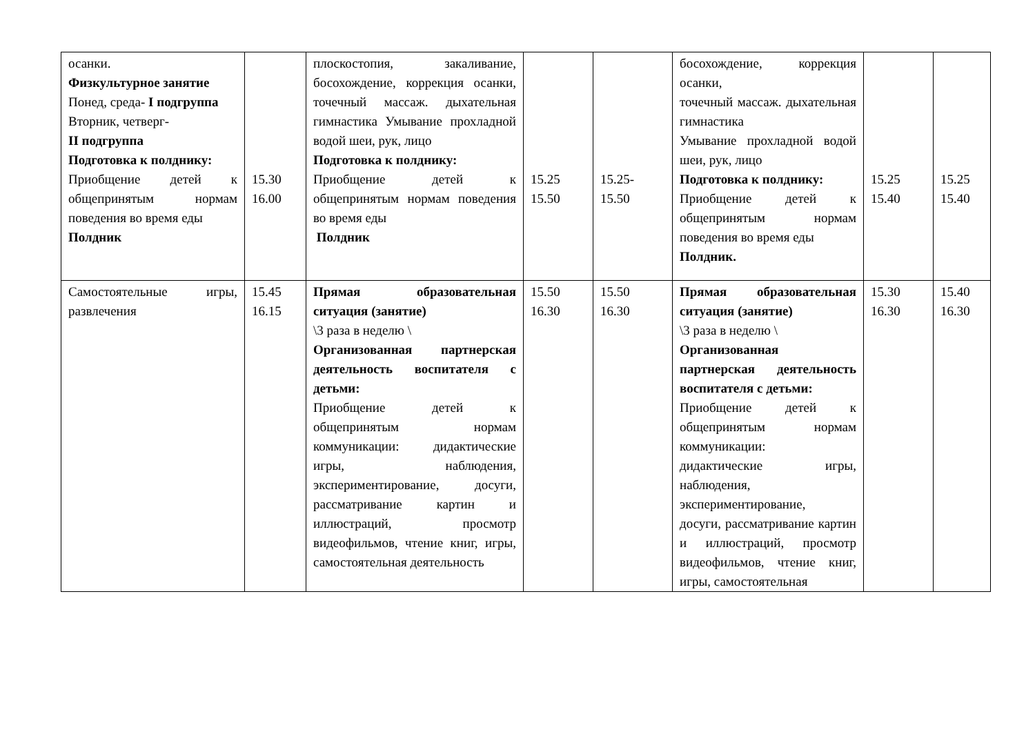| осанки. Физкультурное занятие Понед, среда- I подгруппа Вторник, четверг- II подгруппа Подготовка к полднику: Приобщение детей к общепринятым нормам поведения во время еды Полдник | 15.30 16.00 | плоскостопия, закаливание, босохождение, коррекция осанки, точечный массаж. дыхательная гимнастика Умывание прохладной водой шеи, рук, лицо Подготовка к полднику: Приобщение детей к общепринятым нормам поведения во время еды Полдник | 15.25 15.50 | 15.25- 15.50 | босохождение, коррекция осанки, точечный массаж. дыхательная гимнастика Умывание прохладной водой шеи, рук, лицо Подготовка к полднику: Приобщение детей к общепринятым нормам поведения во время еды Полдник. | 15.25 15.40 | 15.25 15.40 |
| Самостоятельные игры, развлечения | 15.45 16.15 | Прямая образовательная ситуация (занятие) \3 раза в неделю \ Организованная партнерская деятельность воспитателя с детьми: Приобщение детей к общепринятым нормам коммуникации: дидактические игры, наблюдения, экспериментирование, досуги, рассматривание картин и иллюстраций, просмотр видеофильмов, чтение книг, игры, самостоятельная деятельность | 15.50 16.30 | 15.50 16.30 | Прямая образовательная ситуация (занятие) \3 раза в неделю \ Организованная партнерская деятельность воспитателя с детьми: Приобщение детей к общепринятым нормам коммуникации: дидактические игры, наблюдения, экспериментирование, досуги, рассматривание картин и иллюстраций, просмотр видеофильмов, чтение книг, игры, самостоятельная | 15.30 16.30 | 15.40 16.30 |